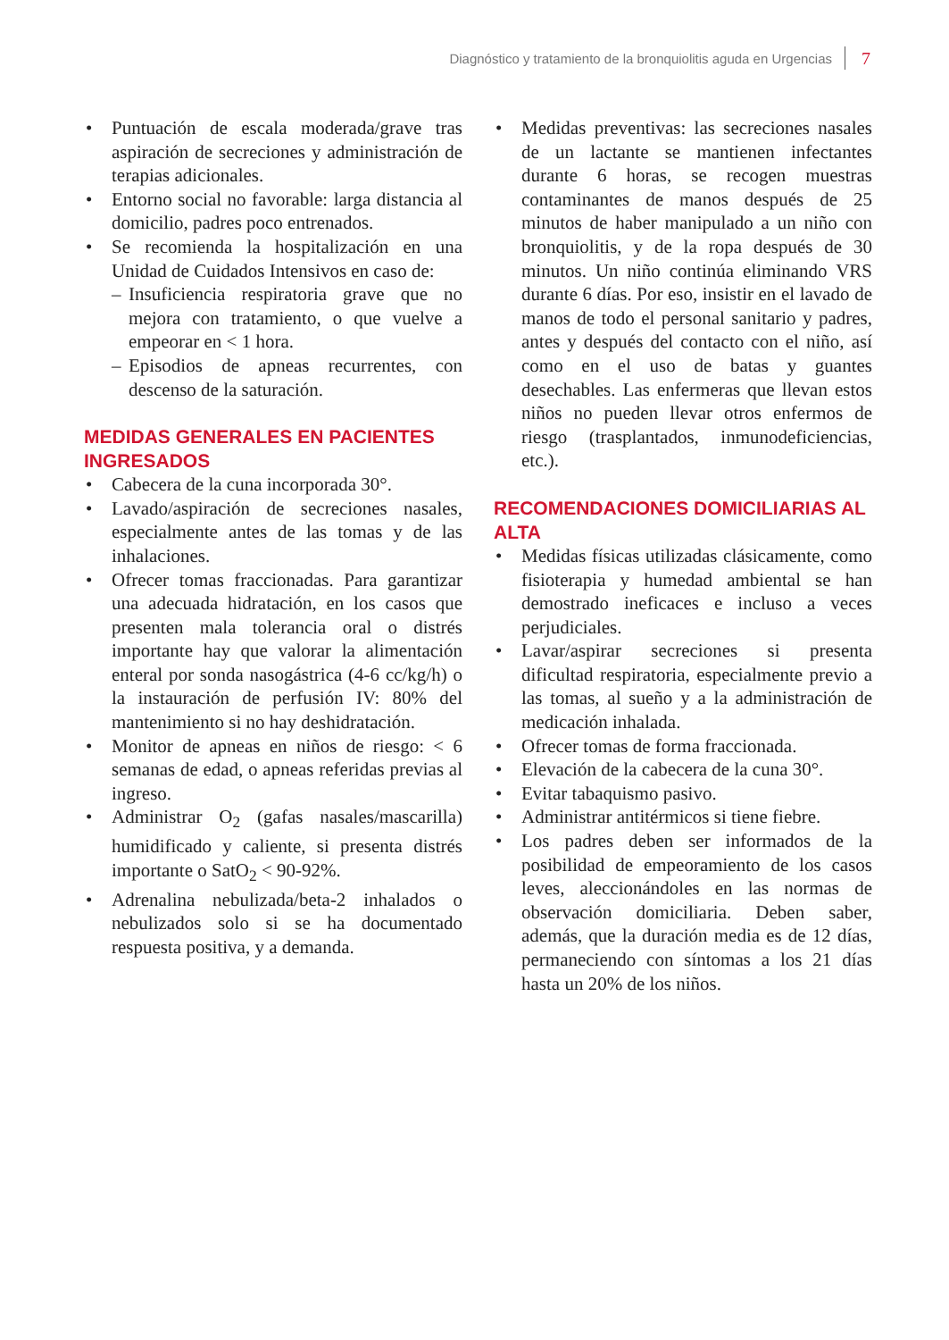Diagnóstico y tratamiento de la bronquiolitis aguda en Urgencias 7
Puntuación de escala moderada/grave tras aspiración de secreciones y administración de terapias adicionales.
Entorno social no favorable: larga distancia al domicilio, padres poco entrenados.
Se recomienda la hospitalización en una Unidad de Cuidados Intensivos en caso de:
– Insuficiencia respiratoria grave que no mejora con tratamiento, o que vuelve a empeorar en < 1 hora.
– Episodios de apneas recurrentes, con descenso de la saturación.
MEDIDAS GENERALES EN PACIENTES INGRESADOS
Cabecera de la cuna incorporada 30°.
Lavado/aspiración de secreciones nasales, especialmente antes de las tomas y de las inhalaciones.
Ofrecer tomas fraccionadas. Para garantizar una adecuada hidratación, en los casos que presenten mala tolerancia oral o distrés importante hay que valorar la alimentación enteral por sonda nasogástrica (4-6 cc/kg/h) o la instauración de perfusión IV: 80% del mantenimiento si no hay deshidratación.
Monitor de apneas en niños de riesgo: < 6 semanas de edad, o apneas referidas previas al ingreso.
Administrar O<sub>2</sub> (gafas nasales/mascarilla) humidificado y caliente, si presenta distrés importante o SatO<sub>2</sub> < 90-92%.
Adrenalina nebulizada/beta-2 inhalados o nebulizados solo si se ha documentado respuesta positiva, y a demanda.
Medidas preventivas: las secreciones nasales de un lactante se mantienen infectantes durante 6 horas, se recogen muestras contaminantes de manos después de 25 minutos de haber manipulado a un niño con bronquiolitis, y de la ropa después de 30 minutos. Un niño continúa eliminando VRS durante 6 días. Por eso, insistir en el lavado de manos de todo el personal sanitario y padres, antes y después del contacto con el niño, así como en el uso de batas y guantes desechables. Las enfermeras que llevan estos niños no pueden llevar otros enfermos de riesgo (trasplantados, inmunodeficiencias, etc.).
RECOMENDACIONES DOMICILIARIAS AL ALTA
Medidas físicas utilizadas clásicamente, como fisioterapia y humedad ambiental se han demostrado ineficaces e incluso a veces perjudiciales.
Lavar/aspirar secreciones si presenta dificultad respiratoria, especialmente previo a las tomas, al sueño y a la administración de medicación inhalada.
Ofrecer tomas de forma fraccionada.
Elevación de la cabecera de la cuna 30°.
Evitar tabaquismo pasivo.
Administrar antitérmicos si tiene fiebre.
Los padres deben ser informados de la posibilidad de empeoramiento de los casos leves, aleccionándoles en las normas de observación domiciliaria. Deben saber, además, que la duración media es de 12 días, permaneciendo con síntomas a los 21 días hasta un 20% de los niños.